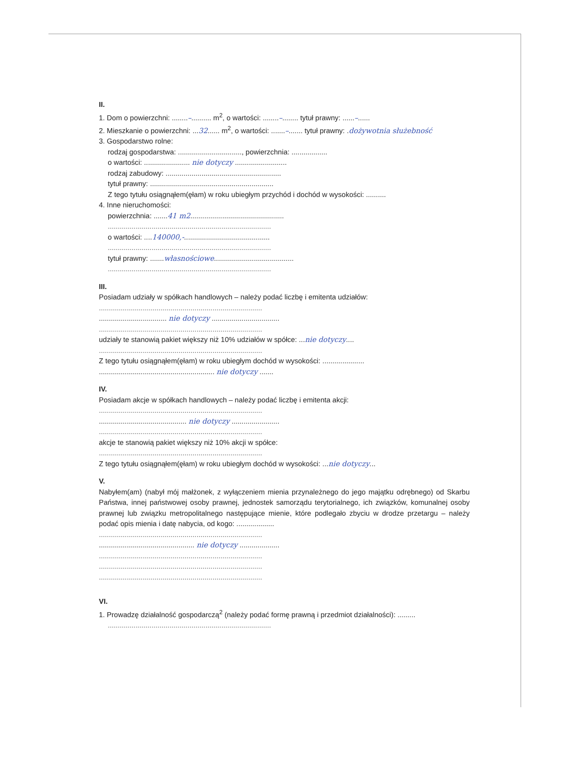II.
1. Dom o powierzchni: ........–.......... m<sup>2</sup>, o wartości: ........–........ tytuł prawny: ......–......
2. Mieszkanie o powierzchni: ...32...... m<sup>2</sup>, o wartości: .......–....... tytuł prawny: .dożywotnia służebność
3. Gospodarstwo rolne:
rodzaj gospodarstwa: ................................, powierzchnia: ..................
o wartości: ....................... nie dotyczy ..........................
rodzaj zabudowy: ..........................................................
tytuł prawny: ..............................................................
Z tego tytułu osiągnąłem(ęłam) w roku ubiegłym przychód i dochód w wysokości: ..........
4. Inne nieruchomości:
powierzchnia: .......41 m2...............................................
..................................................................................
o wartości: ....140000,-...........................................
..................................................................................
tytuł prawny: .......własnościowe........................................
..................................................................................
III.
Posiadam udziały w spółkach handlowych – należy podać liczbę i emitenta udziałów:
..................................................................................
.................................. nie dotyczy ..................................
..................................................................................
udziały te stanowią pakiet większy niż 10% udziałów w spółce: ...nie dotyczy....
..................................................................................
Z tego tytułu osiągnąłem(ęłam) w roku ubiegłym dochód w wysokości: .....................
.......................................................... nie dotyczy .......
IV.
Posiadam akcje w spółkach handlowych – należy podać liczbę i emitenta akcji:
..................................................................................
............................................ nie dotyczy ........................
..................................................................................
akcje te stanowią pakiet większy niż 10% akcji w spółce:
..................................................................................
Z tego tytułu osiągnąłem(ęłam) w roku ubiegłym dochód w wysokości: ...nie dotyczy...
V.
Nabyłem(am) (nabył mój małżonek, z wyłączeniem mienia przynależnego do jego majątku odrębnego) od Skarbu Państwa, innej państwowej osoby prawnej, jednostek samorządu terytorialnego, ich związków, komunalnej osoby prawnej lub związku metropolitalnego następujące mienie, które podlegało zbyciu w drodze przetargu – należy podać opis mienia i datę nabycia, od kogo: ...................
..................................................................................
................................................ nie dotyczy ....................
..................................................................................
..................................................................................
..................................................................................
VI.
1. Prowadzę działalność gospodarczą<sup>2</sup> (należy podać formę prawną i przedmiot działalności): .........
..................................................................................